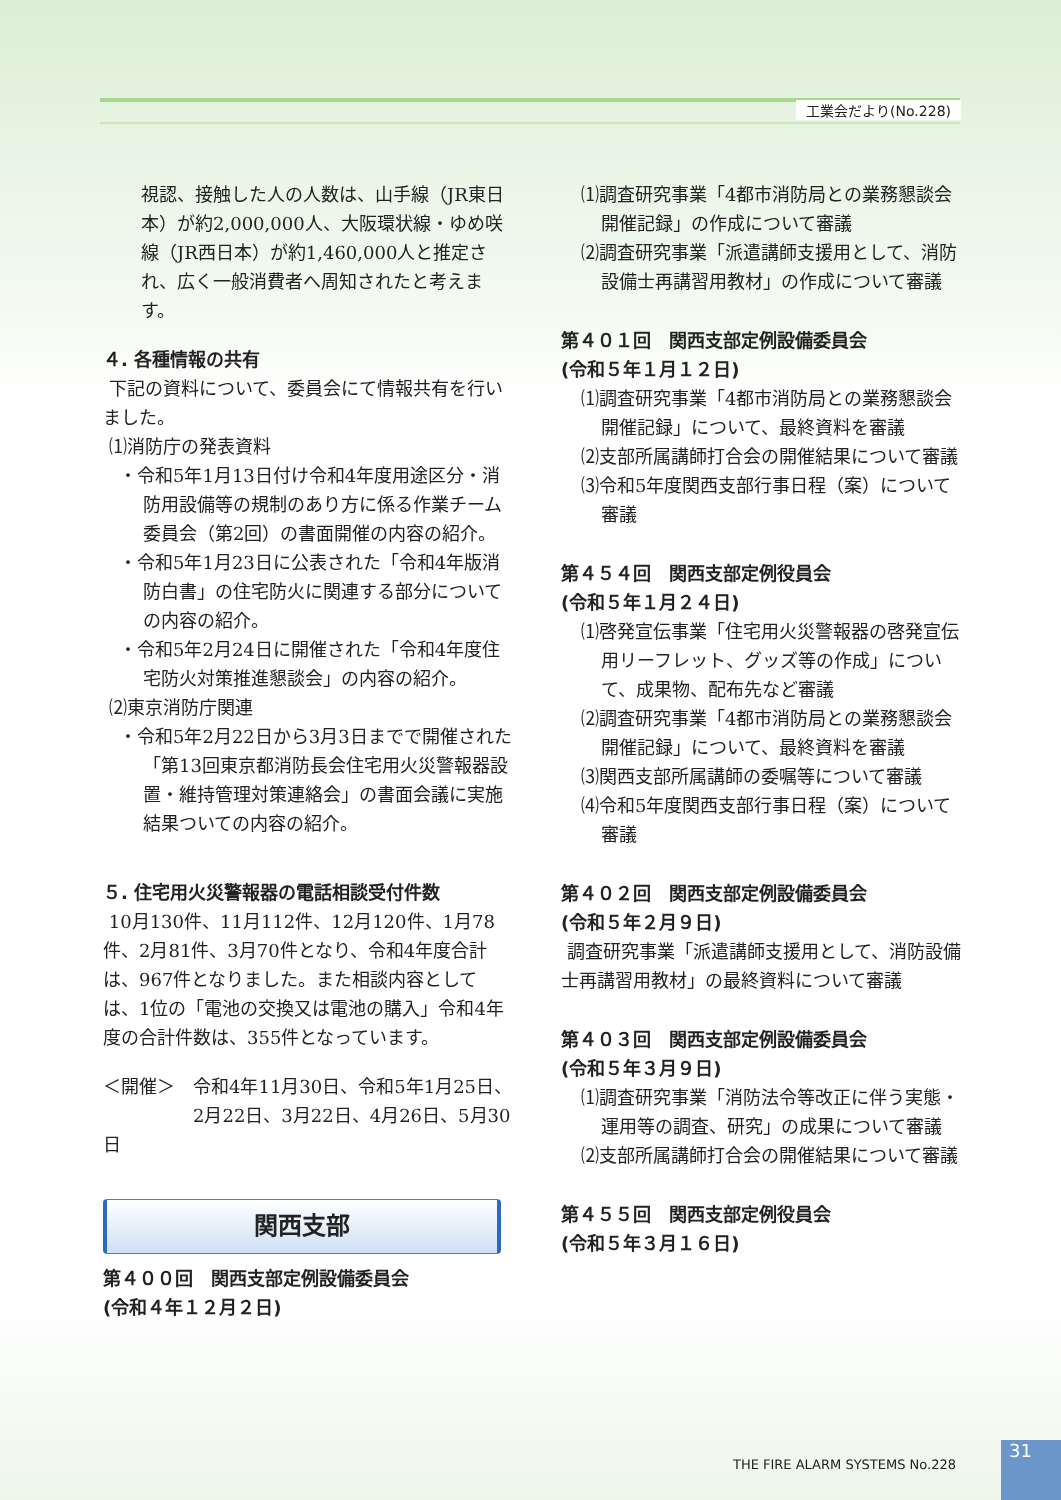工業会だより(No.228)
視認、接触した人の人数は、山手線（JR東日本）が約2,000,000人、大阪環状線・ゆめ咲線（JR西日本）が約1,460,000人と推定され、広く一般消費者へ周知されたと考えます。
４. 各種情報の共有
下記の資料について、委員会にて情報共有を行いました。
⑴消防庁の発表資料
・令和5年1月13日付け令和4年度用途区分・消防用設備等の規制のあり方に係る作業チーム委員会（第2回）の書面開催の内容の紹介。
・令和5年1月23日に公表された「令和4年版消防白書」の住宅防火に関連する部分についての内容の紹介。
・令和5年2月24日に開催された「令和4年度住宅防火対策推進懇談会」の内容の紹介。
⑵東京消防庁関連
・令和5年2月22日から3月3日までで開催された「第13回東京都消防長会住宅用火災警報器設置・維持管理対策連絡会」の書面会議に実施結果ついての内容の紹介。
５. 住宅用火災警報器の電話相談受付件数
10月130件、11月112件、12月120件、1月78件、2月81件、3月70件となり、令和4年度合計は、967件となりました。また相談内容としては、1位の「電池の交換又は電池の購入」令和4年度の合計件数は、355件となっています。
＜開催＞　令和4年11月30日、令和5年1月25日、
　　　　　2月22日、3月22日、4月26日、5月30日
関西支部
第４００回　関西支部定例設備委員会
(令和４年１２月２日)
⑴調査研究事業「4都市消防局との業務懇談会開催記録」の作成について審議
⑵調査研究事業「派遣講師支援用として、消防設備士再講習用教材」の作成について審議
第４０１回　関西支部定例設備委員会
(令和５年１月１２日)
⑴調査研究事業「4都市消防局との業務懇談会開催記録」について、最終資料を審議
⑵支部所属講師打合会の開催結果について審議
⑶令和5年度関西支部行事日程（案）について審議
第４５４回　関西支部定例役員会
(令和５年１月２４日)
⑴啓発宣伝事業「住宅用火災警報器の啓発宣伝用リーフレット、グッズ等の作成」について、成果物、配布先など審議
⑵調査研究事業「4都市消防局との業務懇談会開催記録」について、最終資料を審議
⑶関西支部所属講師の委嘱等について審議
⑷令和5年度関西支部行事日程（案）について審議
第４０２回　関西支部定例設備委員会
(令和５年２月９日)
調査研究事業「派遣講師支援用として、消防設備士再講習用教材」の最終資料について審議
第４０３回　関西支部定例設備委員会
(令和５年３月９日)
⑴調査研究事業「消防法令等改正に伴う実態・運用等の調査、研究」の成果について審議
⑵支部所属講師打合会の開催結果について審議
第４５５回　関西支部定例役員会
(令和５年３月１６日)
THE FIRE ALARM SYSTEMS No.228
31